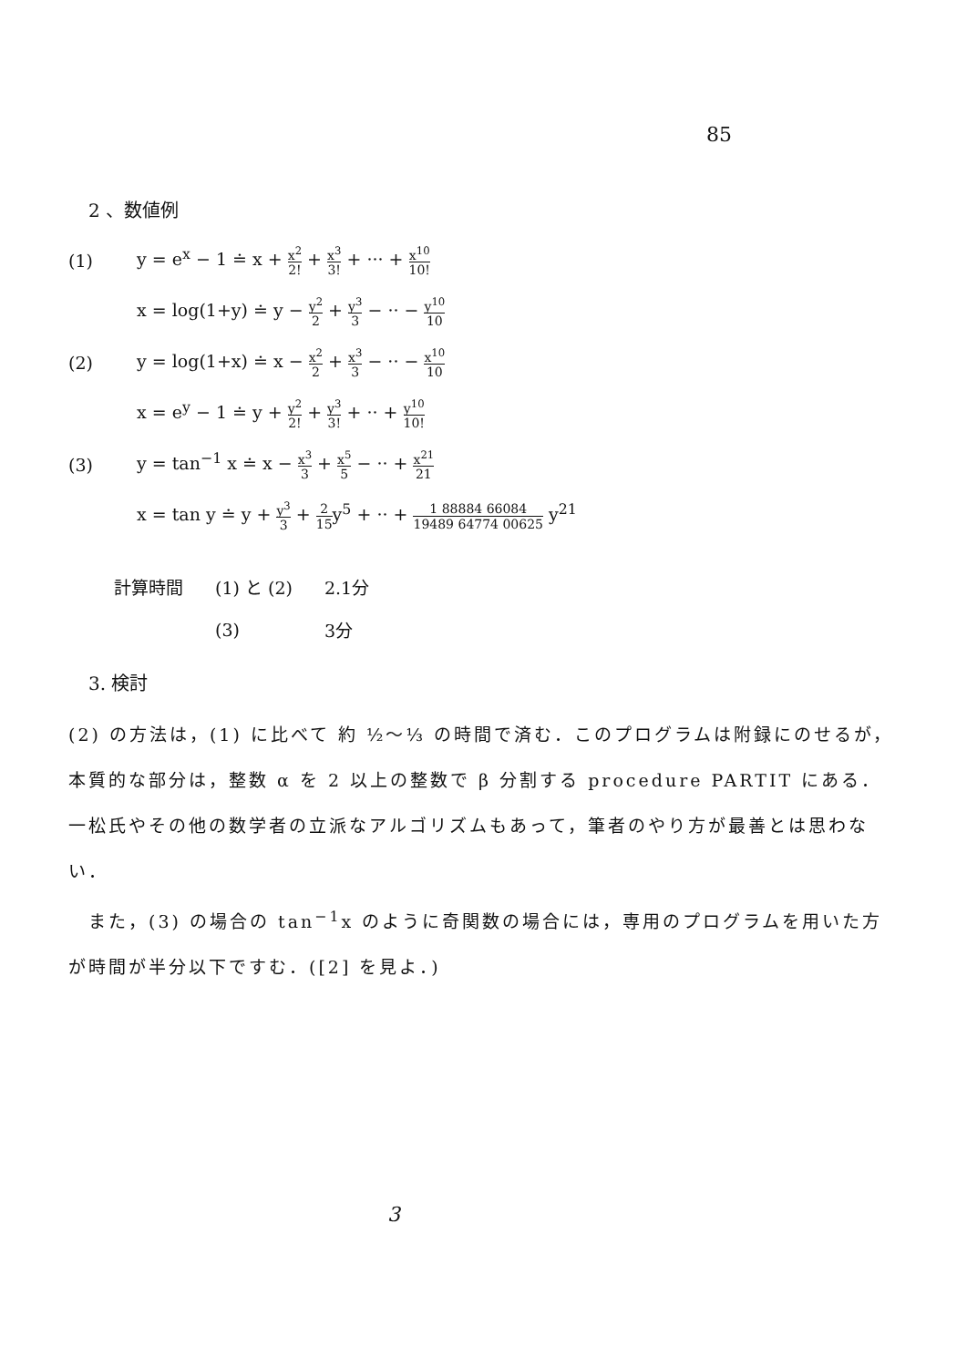85
2 、数値例
(1) y = e<sup>x</sup> − 1 ≐ x + x<sup>2</sup> 2! + x<sup>3</sup> 3! + ··· + x<sup>10</sup> 10!
x = log(1+y) ≐ y − y<sup>2</sup> 2 + y<sup>3</sup> 3 − ·· − y<sup>10</sup> 10
(2) y = log(1+x) ≐ x − x<sup>2</sup> 2 + x<sup>3</sup> 3 − ·· − x<sup>10</sup> 10
x = e<sup>y</sup> − 1 ≐ y + y<sup>2</sup> 2! + y<sup>3</sup> 3! + ·· + y<sup>10</sup> 10!
(3) y = tan<sup>−1</sup> x ≐ x − x<sup>3</sup> 3 + x<sup>5</sup> 5 − ·· + x<sup>21</sup> 21
x = tan y ≐ y + y<sup>3</sup> 3 + 2 15y<sup>5</sup> + ·· + 1 88884 66084 19489 64774 00625 y<sup>21</sup>
| 計算時間 | (1) と (2) | 2.1分 |
| | (3) | 3分 |
3. 検討
(2) の方法は，(1) に比べて 約 ½〜⅓ の時間で済む．このプログラムは附録にのせるが，本質的な部分は，整数 α を 2 以上の整数で β 分割する procedure PARTIT にある．
一松氏やその他の数学者の立派なアルゴリズムもあって，筆者のやり方が最善とは思わない．
　また，(3) の場合の tan<sup>−1</sup>x のように奇関数の場合には，専用のプログラムを用いた方が時間が半分以下ですむ．([2] を見よ．)
3